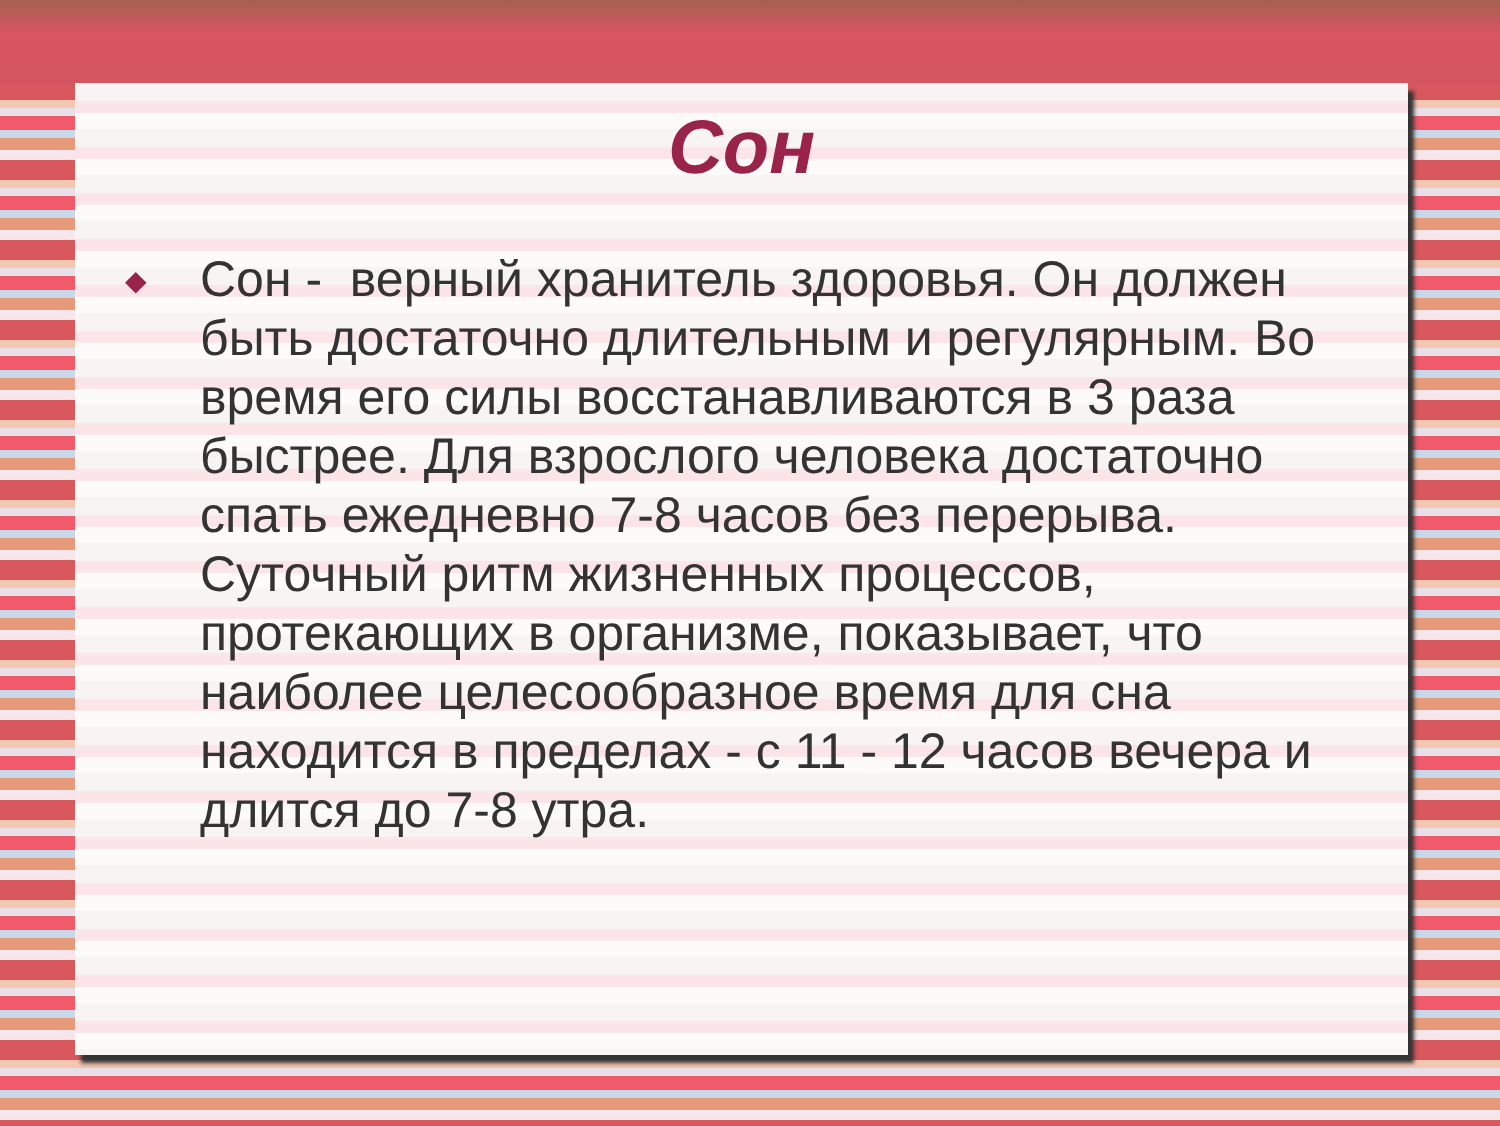Сон
◆
Сон - верный хранитель здоровья. Он должен быть достаточно длительным и регулярным. Во время его силы восстанавливаются в 3 раза быстрее. Для взрослого человека достаточно спать ежедневно 7-8 часов без перерыва. Суточный ритм жизненных процессов, протекающих в организме, показывает, что наиболее целесообразное время для сна находится в пределах - с 11 - 12 часов вечера и длится до 7-8 утра.